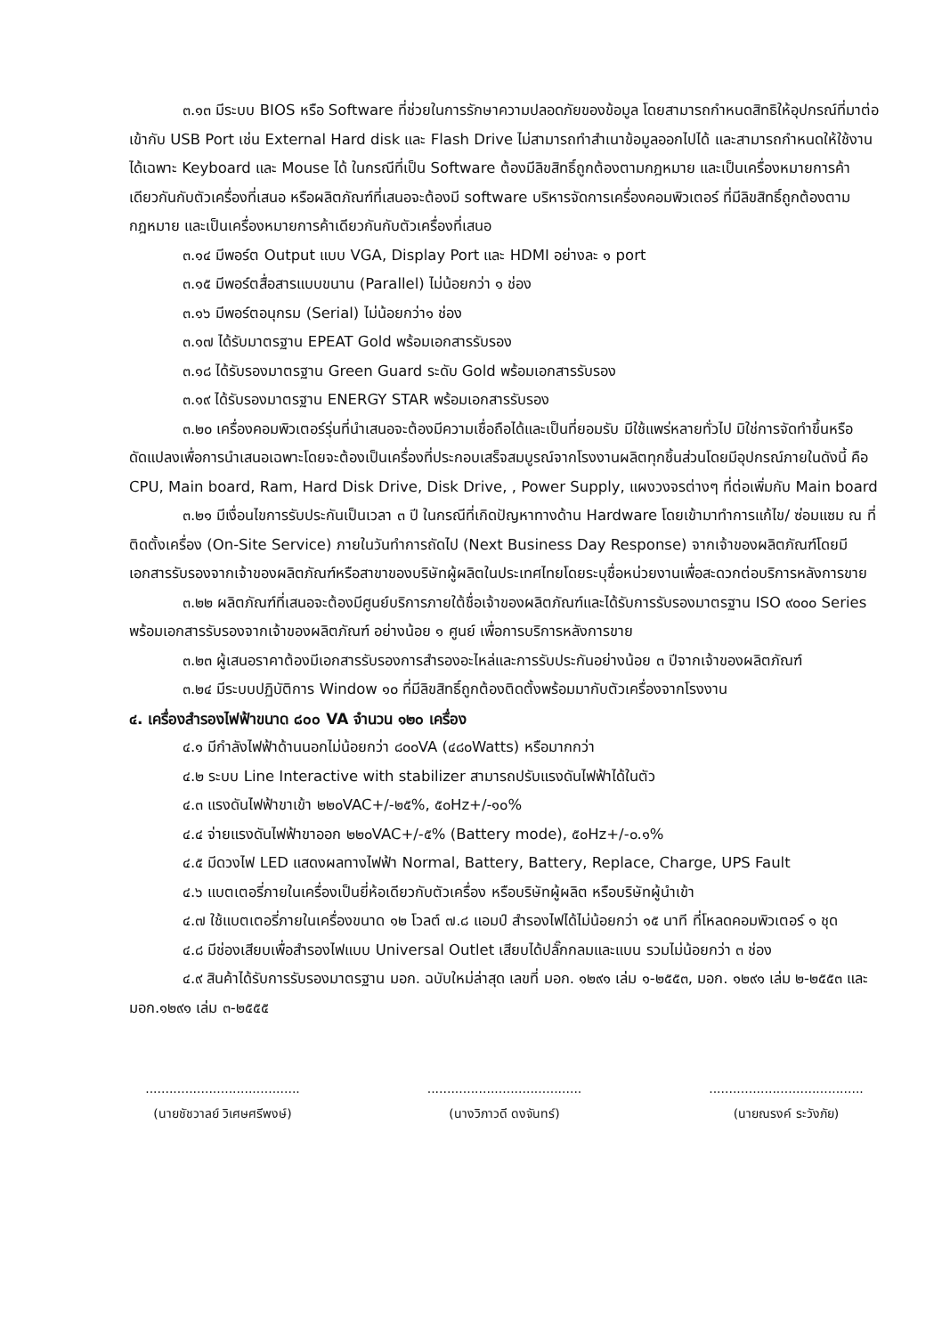๓.๑๓ มีระบบ BIOS หรือ Software ที่ช่วยในการรักษาความปลอดภัยของข้อมูล โดยสามารถกำหนดสิทธิให้อุปกรณ์ที่มาต่อเข้ากับ USB Port เช่น External Hard disk และ Flash Drive ไม่สามารถทำสำเนาข้อมูลออกไปได้ และสามารถกำหนดให้ใช้งานได้เฉพาะ Keyboard และ Mouse ได้ ในกรณีที่เป็น Software ต้องมีลิขสิทธิ์ถูกต้องตามกฎหมาย และเป็นเครื่องหมายการค้าเดียวกันกับตัวเครื่องที่เสนอ หรือผลิตภัณฑ์ที่เสนอจะต้องมี software บริหารจัดการเครื่องคอมพิวเตอร์ ที่มีลิขสิทธิ์ถูกต้องตามกฎหมาย และเป็นเครื่องหมายการค้าเดียวกันกับตัวเครื่องที่เสนอ
๓.๑๔ มีพอร์ต Output แบบ VGA, Display Port และ HDMI อย่างละ ๑ port
๓.๑๕ มีพอร์ตสื่อสารแบบขนาน (Parallel) ไม่น้อยกว่า ๑ ช่อง
๓.๑๖ มีพอร์ตอนุกรม (Serial) ไม่น้อยกว่า๑ ช่อง
๓.๑๗ ได้รับมาตรฐาน EPEAT Gold พร้อมเอกสารรับรอง
๓.๑๘ ได้รับรองมาตรฐาน Green Guard ระดับ Gold พร้อมเอกสารรับรอง
๓.๑๙ ได้รับรองมาตรฐาน ENERGY STAR พร้อมเอกสารรับรอง
๓.๒๐ เครื่องคอมพิวเตอร์รุ่นที่นำเสนอจะต้องมีความเชื่อถือได้และเป็นที่ยอมรับ มีใช้แพร่หลายทั่วไป มิใช่การจัดทำขึ้นหรือดัดแปลงเพื่อการนำเสนอเฉพาะโดยจะต้องเป็นเครื่องที่ประกอบเสร็จสมบูรณ์จากโรงงานผลิตทุกชิ้นส่วนโดยมีอุปกรณ์ภายในดังนี้ คือ CPU, Main board, Ram, Hard Disk Drive, Disk Drive, , Power Supply, แผงวงจรต่างๆ ที่ต่อเพิ่มกับ Main board
๓.๒๑ มีเงื่อนไขการรับประกันเป็นเวลา ๓ ปี ในกรณีที่เกิดปัญหาทางด้าน Hardware โดยเข้ามาทำการแก้ไข/ ซ่อมแซม ณ ที่ติดตั้งเครื่อง (On-Site Service) ภายในวันทำการถัดไป (Next Business Day Response) จากเจ้าของผลิตภัณฑ์โดยมีเอกสารรับรองจากเจ้าของผลิตภัณฑ์หรือสาขาของบริษัทผู้ผลิตในประเทศไทยโดยระบุชื่อหน่วยงานเพื่อสะดวกต่อบริการหลังการขาย
๓.๒๒ ผลิตภัณฑ์ที่เสนอจะต้องมีศูนย์บริการภายใต้ชื่อเจ้าของผลิตภัณฑ์และได้รับการรับรองมาตรฐาน ISO ๙๐๐๐ Series พร้อมเอกสารรับรองจากเจ้าของผลิตภัณฑ์ อย่างน้อย ๑ ศูนย์ เพื่อการบริการหลังการขาย
๓.๒๓ ผู้เสนอราคาต้องมีเอกสารรับรองการสำรองอะไหล่และการรับประกันอย่างน้อย ๓ ปีจากเจ้าของผลิตภัณฑ์
๓.๒๔ มีระบบปฏิบัติการ Window ๑๐ ที่มีลิขสิทธิ์ถูกต้องติดตั้งพร้อมมากับตัวเครื่องจากโรงงาน
๔. เครื่องสำรองไฟฟ้าขนาด ๘๐๐ VA จำนวน ๑๒๐ เครื่อง
๔.๑ มีกำลังไฟฟ้าด้านนอกไม่น้อยกว่า ๘๐๐VA (๔๘๐Watts) หรือมากกว่า
๔.๒ ระบบ Line Interactive with stabilizer สามารถปรับแรงดันไฟฟ้าได้ในตัว
๔.๓ แรงดันไฟฟ้าขาเข้า ๒๒๐VAC+/-๒๕%, ๕๐Hz+/-๑๐%
๔.๔ จ่ายแรงดันไฟฟ้าขาออก ๒๒๐VAC+/-๕% (Battery mode), ๕๐Hz+/-๐.๑%
๔.๕ มีดวงไฟ LED แสดงผลทางไฟฟ้า Normal, Battery, Battery, Replace, Charge, UPS Fault
๔.๖ แบตเตอรี่ภายในเครื่องเป็นยี่ห้อเดียวกับตัวเครื่อง หรือบริษัทผู้ผลิต หรือบริษัทผู้นำเข้า
๔.๗ ใช้แบตเตอรี่ภายในเครื่องขนาด ๑๒ โวลต์ ๗.๘ แอมป์ สำรองไฟได้ไม่น้อยกว่า ๑๕ นาที ที่โหลดคอมพิวเตอร์ ๑ ชุด
๔.๘ มีช่องเสียบเพื่อสำรองไฟแบบ Universal Outlet เสียบได้ปลั๊กกลมและแบน รวมไม่น้อยกว่า ๓ ช่อง
๔.๙ สินค้าได้รับการรับรองมาตรฐาน มอก. ฉบับใหม่ล่าสุด เลขที่ มอก. ๑๒๙๑ เล่ม ๑-๒๕๕๓, มอก. ๑๒๙๑ เล่ม ๒-๒๕๕๓ และ มอก.๑๒๙๑ เล่ม ๓-๒๕๕๕
.......................................
(นายชัชวาลย์ วิเศษศรีพงษ์)
.......................................
(นางวิภาวดี ดงจันทร์)
.......................................
(นายณรงค์ ระวังภัย)